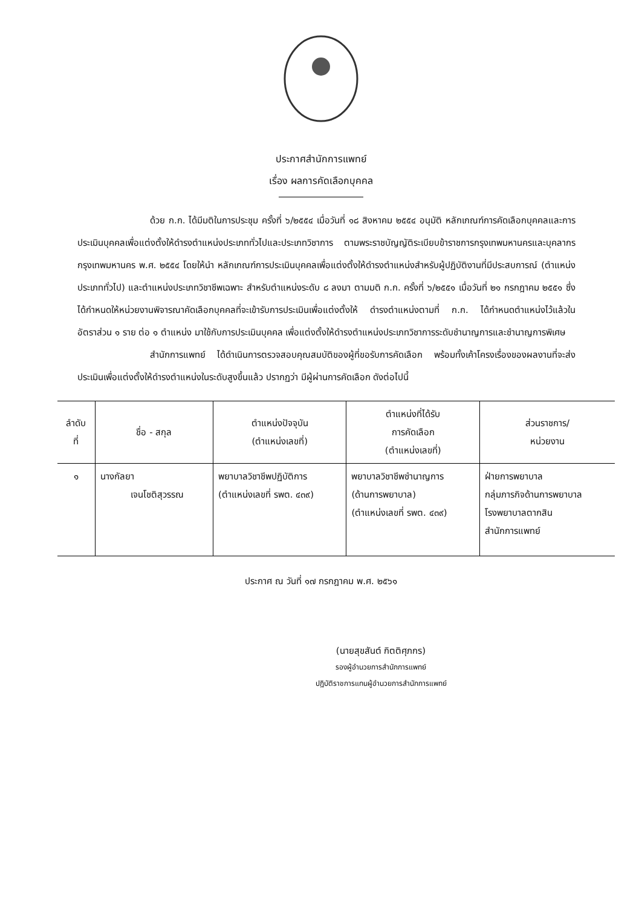ประกาศสำนักการแพทย์
เรื่อง ผลการคัดเลือกบุคคล
ด้วย ก.ก. ได้มีมติในการประชุม ครั้งที่ ๖/๒๕๕๔ เมื่อวันที่ ๑๘ สิงหาคม ๒๕๕๔ อนุมัติ หลักเกณฑ์การคัดเลือกบุคคลและการประเมินบุคคลเพื่อแต่งตั้งให้ดำรงตำแหน่งประเภททั่วไปและประเภทวิชาการ ตามพระราชบัญญัติระเบียบข้าราชการกรุงเทพมหานครและบุคลากรกรุงเทพมหานคร พ.ศ. ๒๕๕๔ โดยให้นำ หลักเกณฑ์การประเมินบุคคลเพื่อแต่งตั้งให้ดำรงตำแหน่งสำหรับผู้ปฏิบัติงานที่มีประสบการณ์ (ตำแหน่งประเภททั่วไป) และตำแหน่งประเภทวิชาชีพเฉพาะ สำหรับตำแหน่งระดับ ๘ ลงมา ตามมติ ก.ก. ครั้งที่ ๖/๒๕๕๑ เมื่อวันที่ ๒๑ กรกฎาคม ๒๕๕๑ ซึ่งได้กำหนดให้หน่วยงานพิจารณาคัดเลือกบุคคลที่จะเข้ารับการประเมินเพื่อแต่งตั้งให้ ดำรงตำแหน่งตามที่ ก.ก. ได้กำหนดตำแหน่งไว้แล้วในอัตราส่วน ๑ ราย ต่อ ๑ ตำแหน่ง มาใช้กับการประเมินบุคคล เพื่อแต่งตั้งให้ดำรงตำแหน่งประเภทวิชาการระดับชำนาญการและชำนาญการพิเศษ
สำนักการแพทย์ ได้ดำเนินการตรวจสอบคุณสมบัติของผู้ที่ขอรับการคัดเลือก พร้อมทั้งเค้าโครงเรื่องของผลงานที่จะส่งประเมินเพื่อแต่งตั้งให้ดำรงตำแหน่งในระดับสูงขึ้นแล้ว ปรากฏว่า มีผู้ผ่านการคัดเลือก ดังต่อไปนี้
| ลำดับ ที่ | ชื่อ - สกุล | ตำแหน่งปัจจุบัน (ตำแหน่งเลขที่) | ตำแหน่งที่ได้รับ การคัดเลือก (ตำแหน่งเลขที่) | ส่วนราชการ/ หน่วยงาน |
| --- | --- | --- | --- | --- |
| ๑ | นางกัลยา เจนโชติสุวรรณ | พยาบาลวิชาชีพปฏิบัติการ (ตำแหน่งเลขที่ รพต. ๔๓๙) | พยาบาลวิชาชีพชำนาญการ (ด้านการพยาบาล) (ตำแหน่งเลขที่ รพต. ๔๓๙) | ฝ่ายการพยาบาล กลุ่มภารกิจด้านการพยาบาล โรงพยาบาลตากสิน สำนักการแพทย์ |
ประกาศ ณ วันที่ ๑๗ กรกฎาคม พ.ศ. ๒๕๖๑
(นายสุขสันต์ กิตติศุภกร)
รองผู้อำนวยการสำนักการแพทย์
ปฏิบัติราชการแทนผู้อำนวยการสำนักการแพทย์